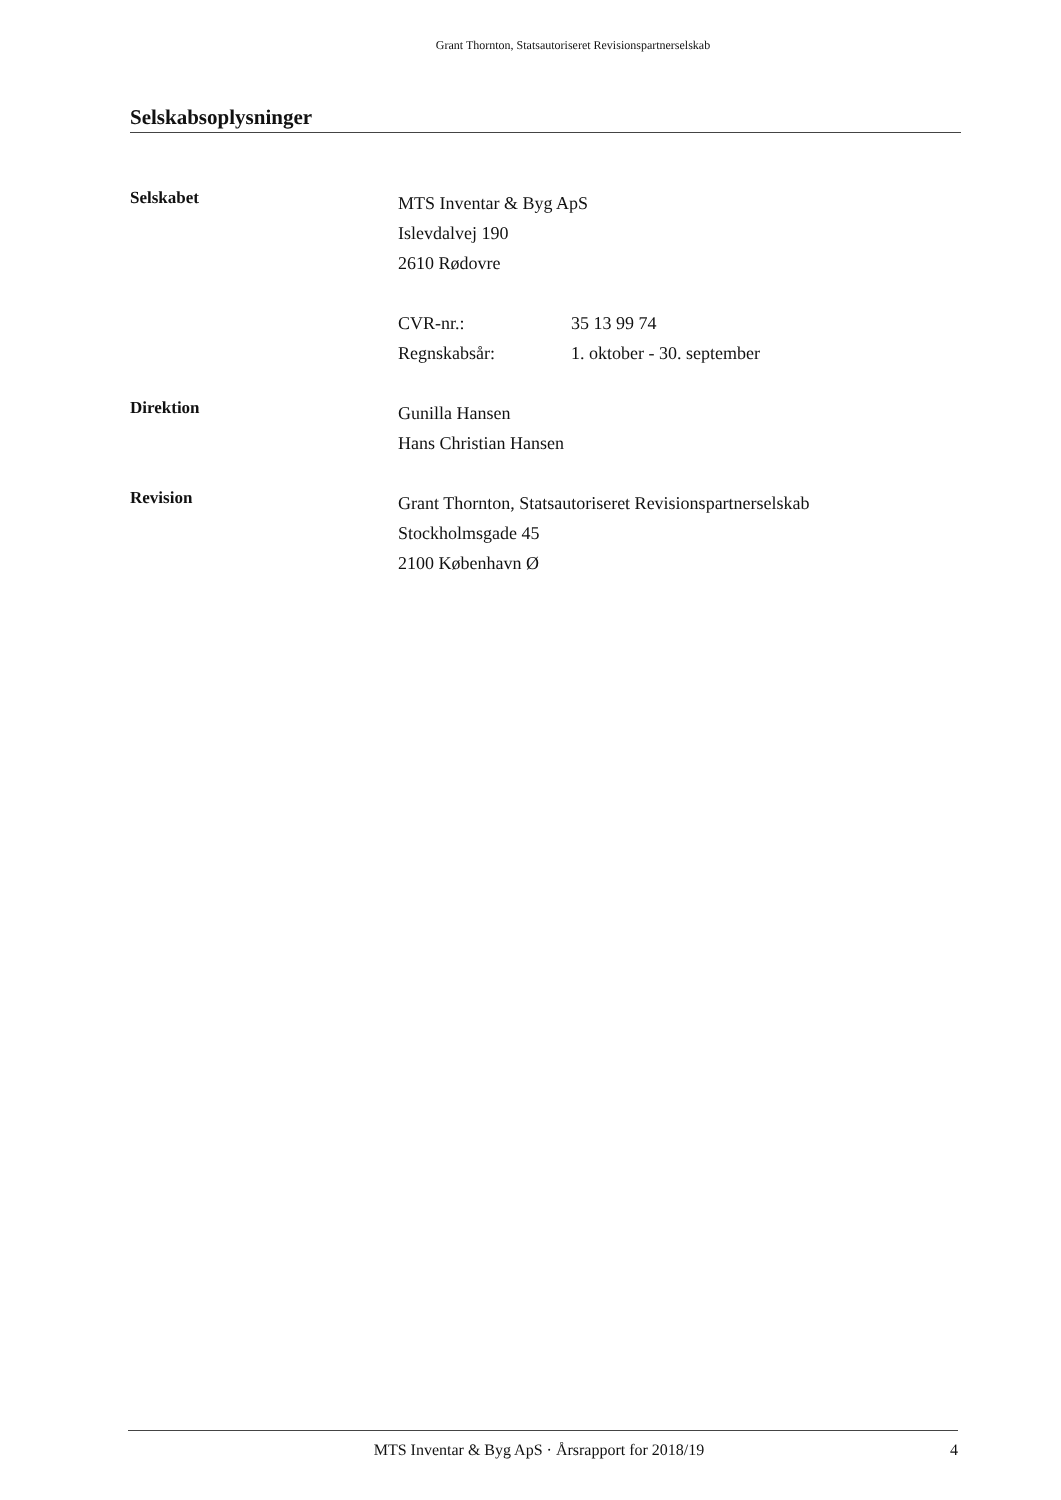Grant Thornton, Statsautoriseret Revisionspartnerselskab
Selskabsoplysninger
Selskabet
MTS Inventar & Byg ApS
Islevdalvej 190
2610 Rødovre
CVR-nr.: 35 13 99 74
Regnskabsår: 1. oktober - 30. september
Direktion
Gunilla Hansen
Hans Christian Hansen
Revision
Grant Thornton, Statsautoriseret Revisionspartnerselskab
Stockholmsgade 45
2100 København Ø
MTS Inventar & Byg ApS · Årsrapport for 2018/19 4